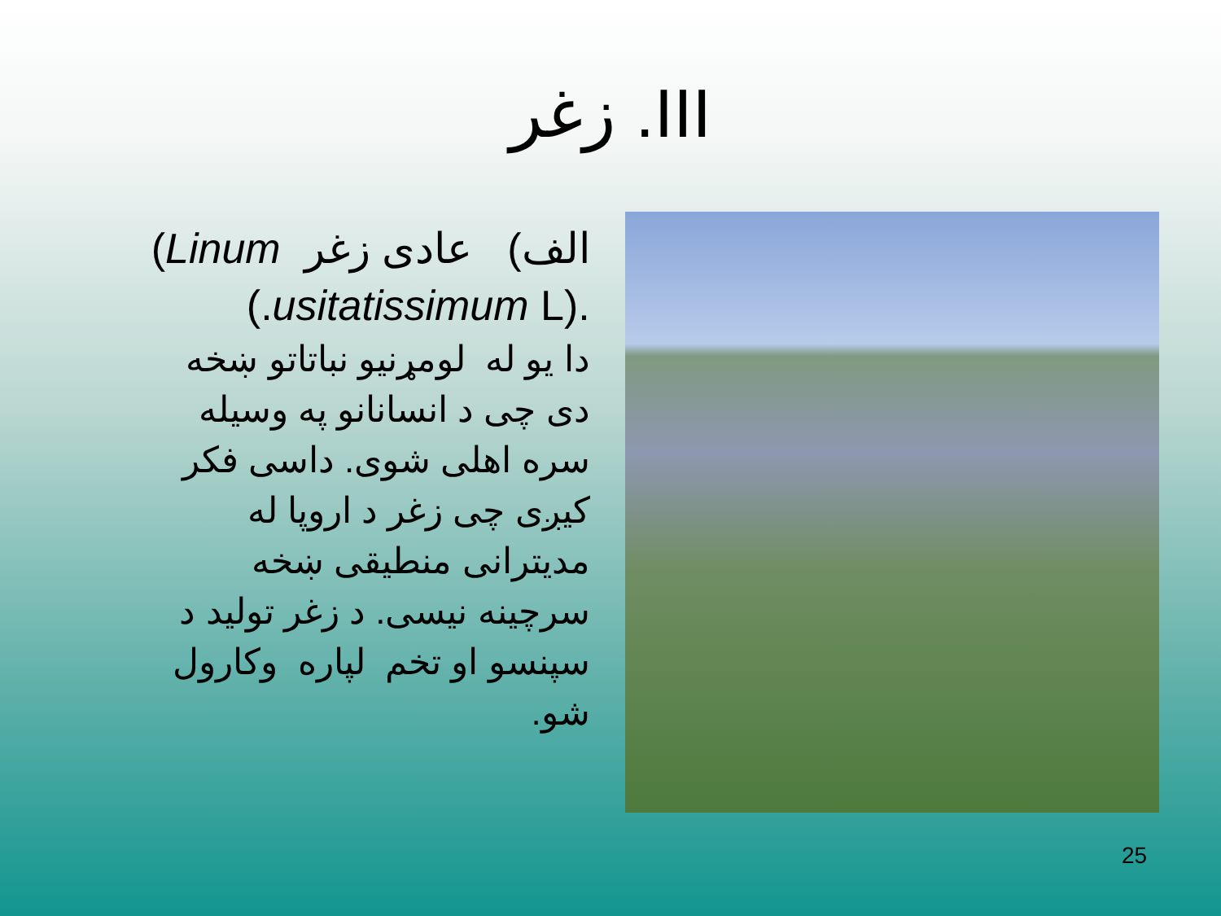III. زغر
الف) عادی زغر Linum)
.(usitatissimum L.)
دا یو له لومړنیو نباتاتو ښخه
دی چی د انسانانو په وسیله
سره اهلی شوی. داسی فکر
کیږی چی زغر د اروپا له
مدیترانی منطیقی ښخه
سرچینه نیسی. د زغر تولید د
سپنسو او تخم لپاره وکارول
شو.
25